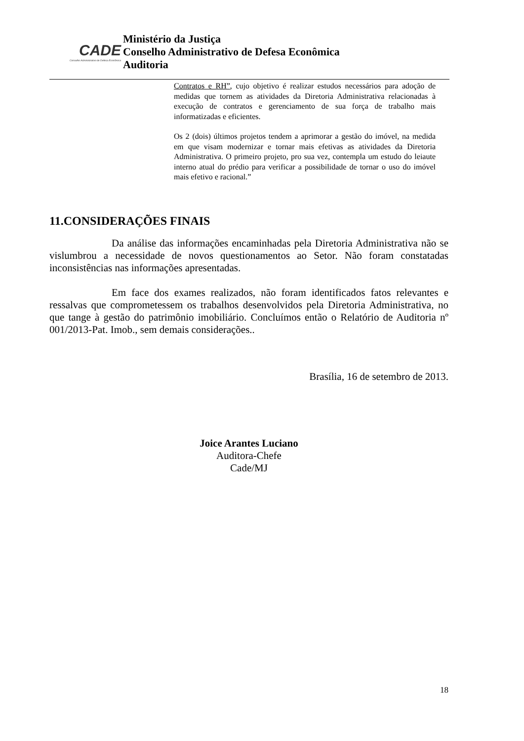CADE
Conselho Administrativo de Defesa Econômica
Ministério da Justiça
Conselho Administrativo de Defesa Econômica
Auditoria
Contratos e RH”, cujo objetivo é realizar estudos necessários para adoção de medidas que tornem as atividades da Diretoria Administrativa relacionadas à execução de contratos e gerenciamento de sua força de trabalho mais informatizadas e eficientes.
Os 2 (dois) últimos projetos tendem a aprimorar a gestão do imóvel, na medida em que visam modernizar e tornar mais efetivas as atividades da Diretoria Administrativa. O primeiro projeto, pro sua vez, contempla um estudo do leiaute interno atual do prédio para verificar a possibilidade de tornar o uso do imóvel mais efetivo e racional.”
11.CONSIDERAÇÕES FINAIS
Da análise das informações encaminhadas pela Diretoria Administrativa não se vislumbrou a necessidade de novos questionamentos ao Setor. Não foram constatadas inconsistências nas informações apresentadas.
Em face dos exames realizados, não foram identificados fatos relevantes e ressalvas que comprometessem os trabalhos desenvolvidos pela Diretoria Administrativa, no que tange à gestão do patrimônio imobiliário. Concluímos então o Relatório de Auditoria nº 001/2013-Pat. Imob., sem demais considerações..
Brasília, 16 de setembro de 2013.
Joice Arantes Luciano
Auditora-Chefe
Cade/MJ
18